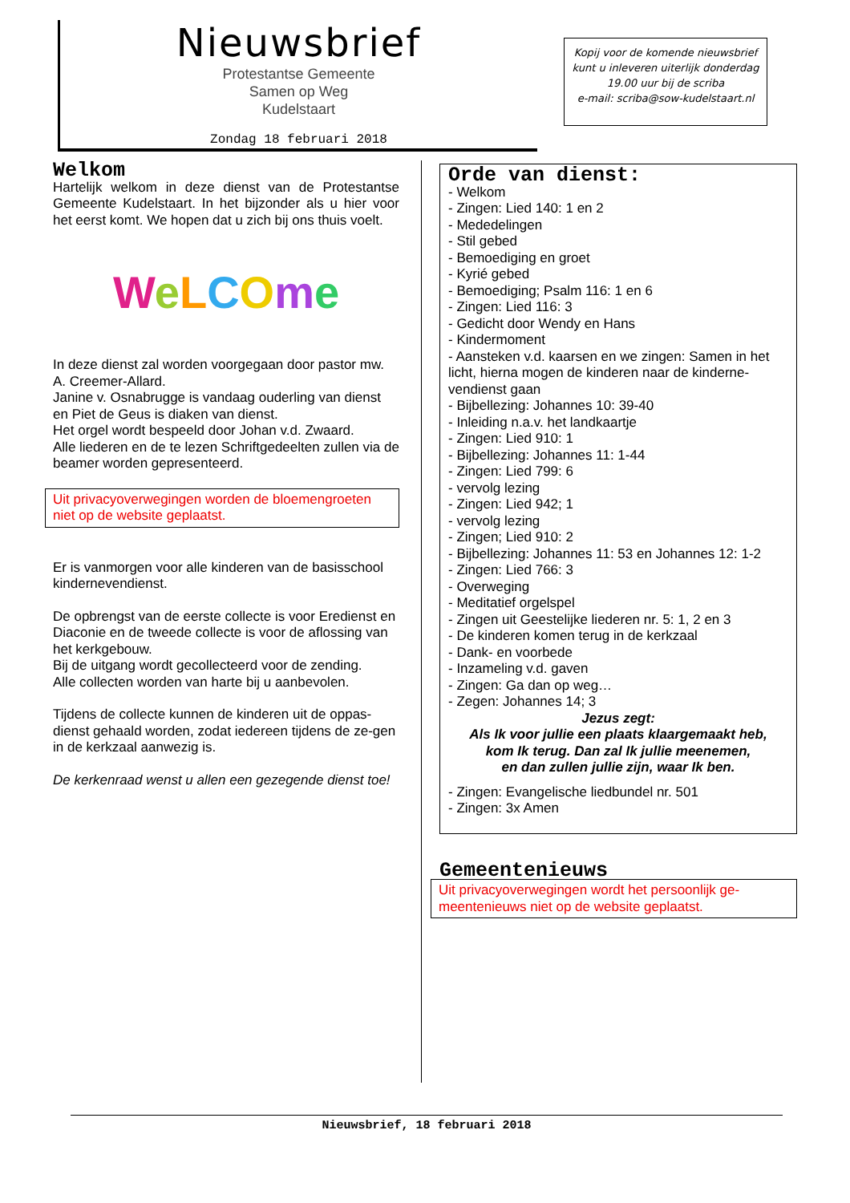Nieuwsbrief
Protestantse Gemeente
Samen op Weg
Kudelstaart
Zondag 18 februari 2018
Kopij voor de komende nieuwsbrief kunt u inleveren uiterlijk donderdag 19.00 uur bij de scriba
e-mail: scriba@sow-kudelstaart.nl
Welkom
Hartelijk welkom in deze dienst van de Protestantse Gemeente Kudelstaart. In het bijzonder als u hier voor het eerst komt. We hopen dat u zich bij ons thuis voelt.
WeLCOme
In deze dienst zal worden voorgegaan door pastor mw. A. Creemer-Allard.
Janine v. Osnabrugge is vandaag ouderling van dienst en Piet de Geus is diaken van dienst.
Het orgel wordt bespeeld door Johan v.d. Zwaard.
Alle liederen en de te lezen Schriftgedeelten zullen via de beamer worden gepresenteerd.
Uit privacyoverwegingen worden de bloemengroeten niet op de website geplaatst.
Er is vanmorgen voor alle kinderen van de basisschool kindernevendienst.
De opbrengst van de eerste collecte is voor Eredienst en Diaconie en de tweede collecte is voor de aflossing van het kerkgebouw.
Bij de uitgang wordt gecollecteerd voor de zending.
Alle collecten worden van harte bij u aanbevolen.
Tijdens de collecte kunnen de kinderen uit de oppas-dienst gehaald worden, zodat iedereen tijdens de ze-gen in de kerkzaal aanwezig is.
De kerkenraad wenst u allen een gezegende dienst toe!
Orde van dienst:
- Welkom
- Zingen: Lied 140: 1 en 2
- Mededelingen
- Stil gebed
- Bemoediging en groet
- Kyrié gebed
- Bemoediging; Psalm 116: 1 en 6
- Zingen: Lied 116: 3
- Gedicht door Wendy en Hans
- Kindermoment
- Aansteken v.d. kaarsen en we zingen: Samen in het licht, hierna mogen de kinderen naar de kinderne-vendienst gaan
- Bijbellezing: Johannes 10: 39-40
- Inleiding n.a.v. het landkaartje
- Zingen: Lied 910: 1
- Bijbellezing: Johannes 11: 1-44
- Zingen: Lied 799: 6
- vervolg lezing
- Zingen: Lied 942; 1
- vervolg lezing
- Zingen; Lied 910: 2
- Bijbellezing: Johannes 11: 53 en Johannes 12: 1-2
- Zingen: Lied 766: 3
- Overweging
- Meditatief orgelspel
- Zingen uit Geestelijke liederen nr. 5: 1, 2 en 3
- De kinderen komen terug in de kerkzaal
- Dank- en voorbede
- Inzameling v.d. gaven
- Zingen: Ga dan op weg…
- Zegen: Johannes 14; 3
Jezus zegt:
Als Ik voor jullie een plaats klaargemaakt heb,
kom Ik terug. Dan zal Ik jullie meenemen,
en dan zullen jullie zijn, waar Ik ben.
- Zingen: Evangelische liedbundel nr. 501
- Zingen: 3x Amen
Gemeentenieuws
Uit privacyoverwegingen wordt het persoonlijk ge-meentenieuws niet op de website geplaatst.
Nieuwsbrief, 18 februari 2018